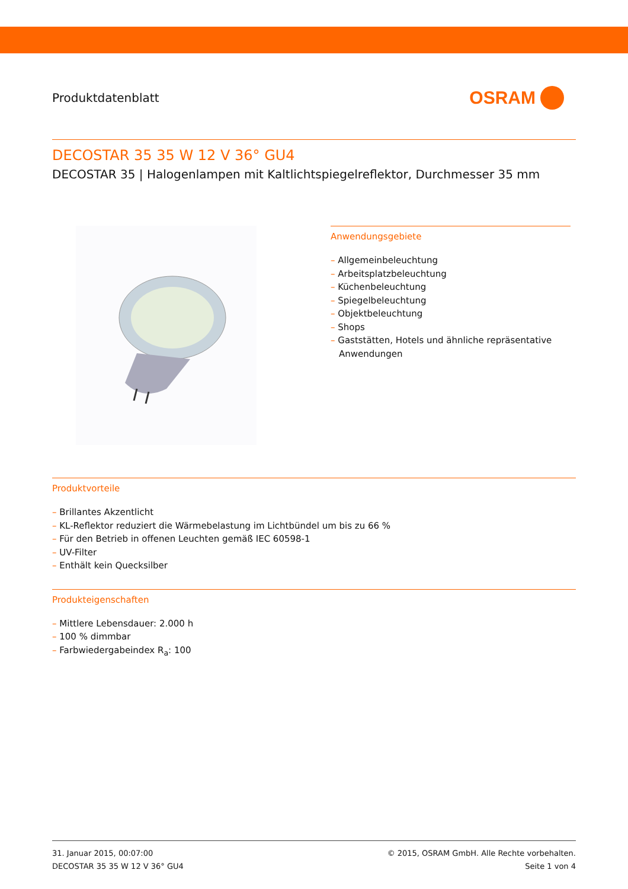Produktdatenblatt
OSRAM
DECOSTAR 35 35 W 12 V 36° GU4
DECOSTAR 35 | Halogenlampen mit Kaltlichtspiegelreflektor, Durchmesser 35 mm
Anwendungsgebiete
– Allgemeinbeleuchtung
– Arbeitsplatzbeleuchtung
– Küchenbeleuchtung
– Spiegelbeleuchtung
– Objektbeleuchtung
– Shops
– Gaststätten, Hotels und ähnliche repräsentative Anwendungen
Produktvorteile
– Brillantes Akzentlicht
– KL-Reflektor reduziert die Wärmebelastung im Lichtbündel um bis zu 66 %
– Für den Betrieb in offenen Leuchten gemäß IEC 60598-1
– UV-Filter
– Enthält kein Quecksilber
Produkteigenschaften
– Mittlere Lebensdauer: 2.000 h
– 100 % dimmbar
– Farbwiedergabeindex R<sub>a</sub>: 100
31. Januar 2015, 00:07:00
DECOSTAR 35 35 W 12 V 36° GU4
© 2015, OSRAM GmbH. Alle Rechte vorbehalten.
Seite 1 von 4